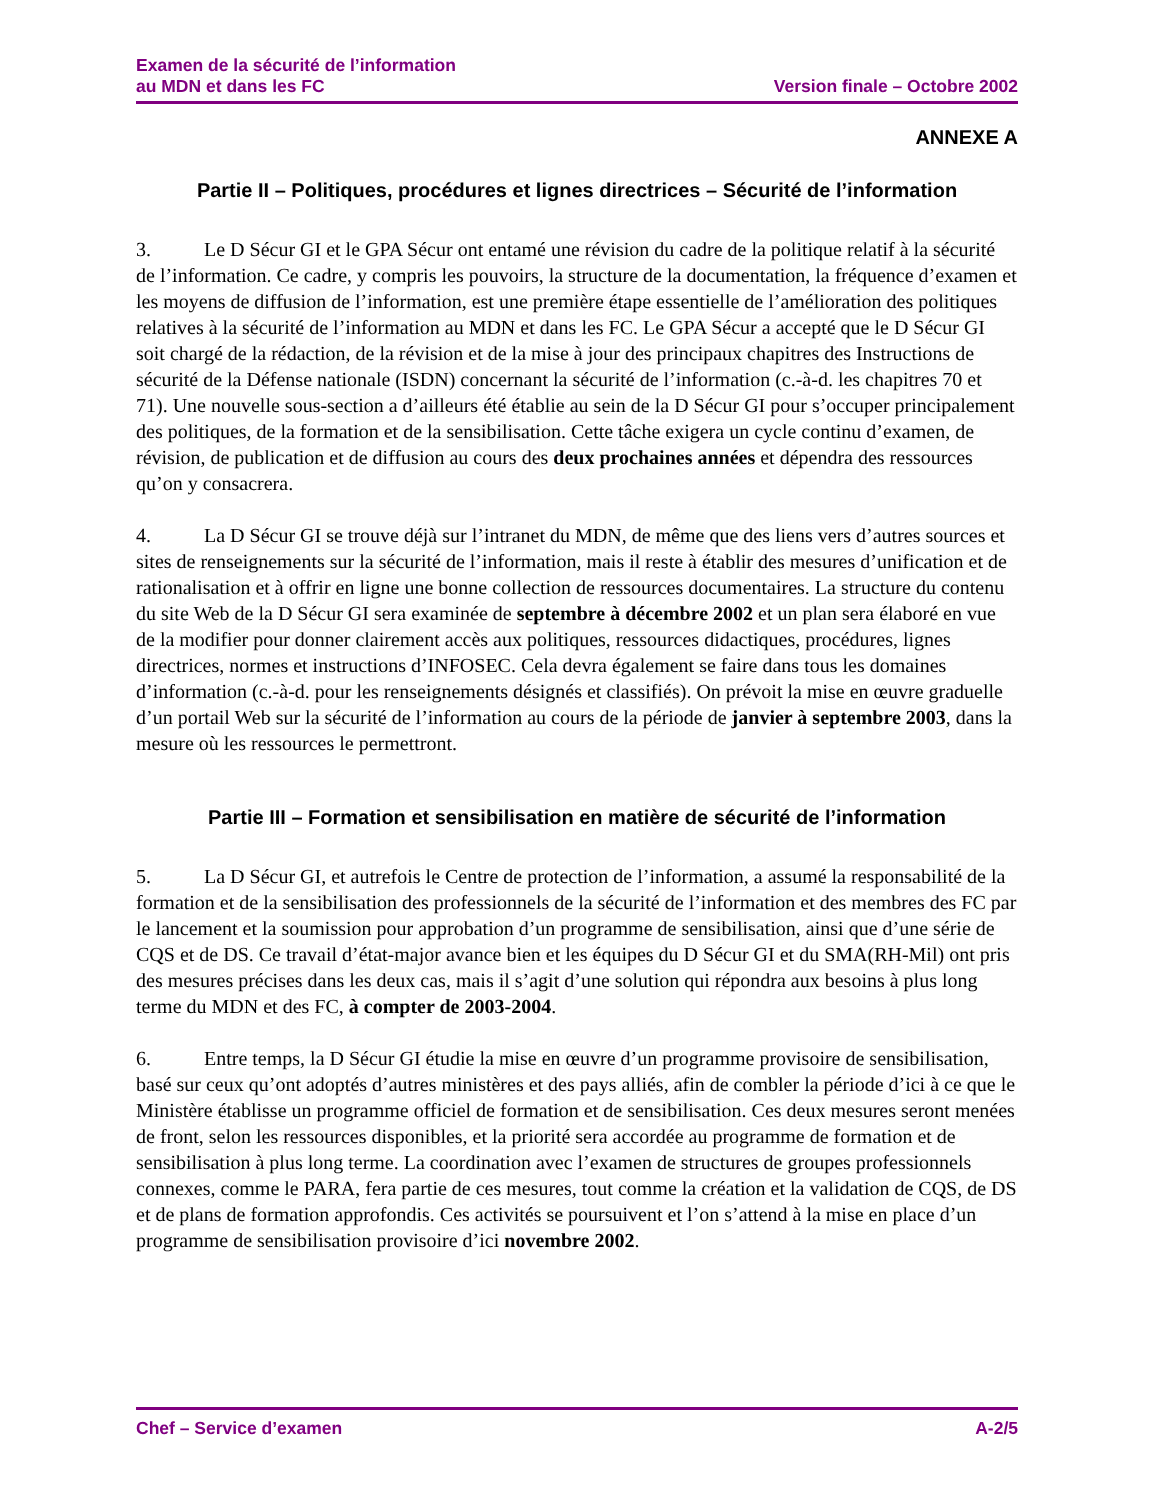Examen de la sécurité de l’information
au MDN et dans les FC
Version finale – Octobre 2002
ANNEXE A
Partie II – Politiques, procédures et lignes directrices – Sécurité de l’information
3. Le D Sécur GI et le GPA Sécur ont entamé une révision du cadre de la politique relatif à la sécurité de l’information. Ce cadre, y compris les pouvoirs, la structure de la documentation, la fréquence d’examen et les moyens de diffusion de l’information, est une première étape essentielle de l’amélioration des politiques relatives à la sécurité de l’information au MDN et dans les FC. Le GPA Sécur a accepté que le D Sécur GI soit chargé de la rédaction, de la révision et de la mise à jour des principaux chapitres des Instructions de sécurité de la Défense nationale (ISDN) concernant la sécurité de l’information (c.-à-d. les chapitres 70 et 71). Une nouvelle sous-section a d’ailleurs été établie au sein de la D Sécur GI pour s’occuper principalement des politiques, de la formation et de la sensibilisation. Cette tâche exigera un cycle continu d’examen, de révision, de publication et de diffusion au cours des deux prochaines années et dépendra des ressources qu’on y consacrera.
4. La D Sécur GI se trouve déjà sur l’intranet du MDN, de même que des liens vers d’autres sources et sites de renseignements sur la sécurité de l’information, mais il reste à établir des mesures d’unification et de rationalisation et à offrir en ligne une bonne collection de ressources documentaires. La structure du contenu du site Web de la D Sécur GI sera examinée de septembre à décembre 2002 et un plan sera élaboré en vue de la modifier pour donner clairement accès aux politiques, ressources didactiques, procédures, lignes directrices, normes et instructions d’INFOSEC. Cela devra également se faire dans tous les domaines d’information (c.-à-d. pour les renseignements désignés et classifiés). On prévoit la mise en œuvre graduelle d’un portail Web sur la sécurité de l’information au cours de la période de janvier à septembre 2003, dans la mesure où les ressources le permettront.
Partie III – Formation et sensibilisation en matière de sécurité de l’information
5. La D Sécur GI, et autrefois le Centre de protection de l’information, a assumé la responsabilité de la formation et de la sensibilisation des professionnels de la sécurité de l’information et des membres des FC par le lancement et la soumission pour approbation d’un programme de sensibilisation, ainsi que d’une série de CQS et de DS. Ce travail d’état-major avance bien et les équipes du D Sécur GI et du SMA(RH-Mil) ont pris des mesures précises dans les deux cas, mais il s’agit d’une solution qui répondra aux besoins à plus long terme du MDN et des FC, à compter de 2003-2004.
6. Entre temps, la D Sécur GI étudie la mise en œuvre d’un programme provisoire de sensibilisation, basé sur ceux qu’ont adoptés d’autres ministères et des pays alliés, afin de combler la période d’ici à ce que le Ministère établisse un programme officiel de formation et de sensibilisation. Ces deux mesures seront menées de front, selon les ressources disponibles, et la priorité sera accordée au programme de formation et de sensibilisation à plus long terme. La coordination avec l’examen de structures de groupes professionnels connexes, comme le PARA, fera partie de ces mesures, tout comme la création et la validation de CQS, de DS et de plans de formation approfondis. Ces activités se poursuivent et l’on s’attend à la mise en place d’un programme de sensibilisation provisoire d’ici novembre 2002.
Chef – Service d’examen A-2/5